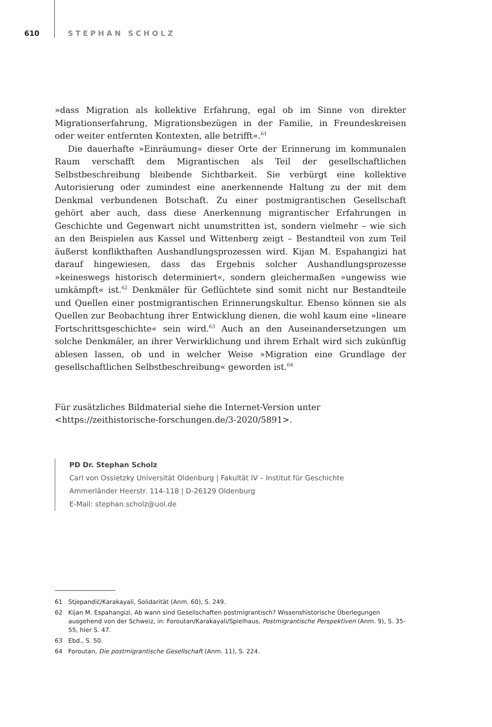610 STEPHAN SCHOLZ
»dass Migration als kollektive Erfahrung, egal ob im Sinne von direkter Migrationserfahrung, Migrationsbezügen in der Familie, in Freundeskreisen oder weiter entfernten Kontexten, alle betrifft«.<sup>61</sup>
Die dauerhafte »Einräumung« dieser Orte der Erinnerung im kommunalen Raum verschafft dem Migrantischen als Teil der gesellschaftlichen Selbstbeschreibung bleibende Sichtbarkeit. Sie verbürgt eine kollektive Autorisierung oder zumindest eine anerkennende Haltung zu der mit dem Denkmal verbundenen Botschaft. Zu einer postmigrantischen Gesellschaft gehört aber auch, dass diese Anerkennung migrantischer Erfahrungen in Geschichte und Gegenwart nicht unumstritten ist, sondern vielmehr – wie sich an den Beispielen aus Kassel und Wittenberg zeigt – Bestandteil von zum Teil äußerst konflikthaften Aushandlungsprozessen wird. Kijan M. Espahangizi hat darauf hingewiesen, dass das Ergebnis solcher Aushandlungsprozesse »keineswegs historisch determiniert«, sondern gleichermaßen »ungewiss wie umkämpft« ist.<sup>62</sup> Denkmäler für Geflüchtete sind somit nicht nur Bestandteile und Quellen einer postmigrantischen Erinnerungskultur. Ebenso können sie als Quellen zur Beobachtung ihrer Entwicklung dienen, die wohl kaum eine »lineare Fortschrittsgeschichte« sein wird.<sup>63</sup> Auch an den Auseinandersetzungen um solche Denkmäler, an ihrer Verwirklichung und ihrem Erhalt wird sich zukünftig ablesen lassen, ob und in welcher Weise »Migration eine Grundlage der gesellschaftlichen Selbstbeschreibung« geworden ist.<sup>64</sup>
Für zusätzliches Bildmaterial siehe die Internet-Version unter
<https://zeithistorische-forschungen.de/3-2020/5891>.
PD Dr. Stephan Scholz
Carl von Ossietzky Universität Oldenburg | Fakultät IV – Institut für Geschichte
Ammerländer Heerstr. 114-118 | D-26129 Oldenburg
E-Mail: stephan.scholz@uol.de
61 Stjepandić/Karakayali, Solidarität (Anm. 60), S. 249.
62 Kijan M. Espahangizi, Ab wann sind Gesellschaften postmigrantisch? Wissenshistorische Überlegungen ausgehend von der Schweiz, in: Foroutan/Karakayali/Spielhaus, Postmigrantische Perspektiven (Anm. 9), S. 35-55, hier S. 47.
63 Ebd., S. 50.
64 Foroutan, Die postmigrantische Gesellschaft (Anm. 11), S. 224.